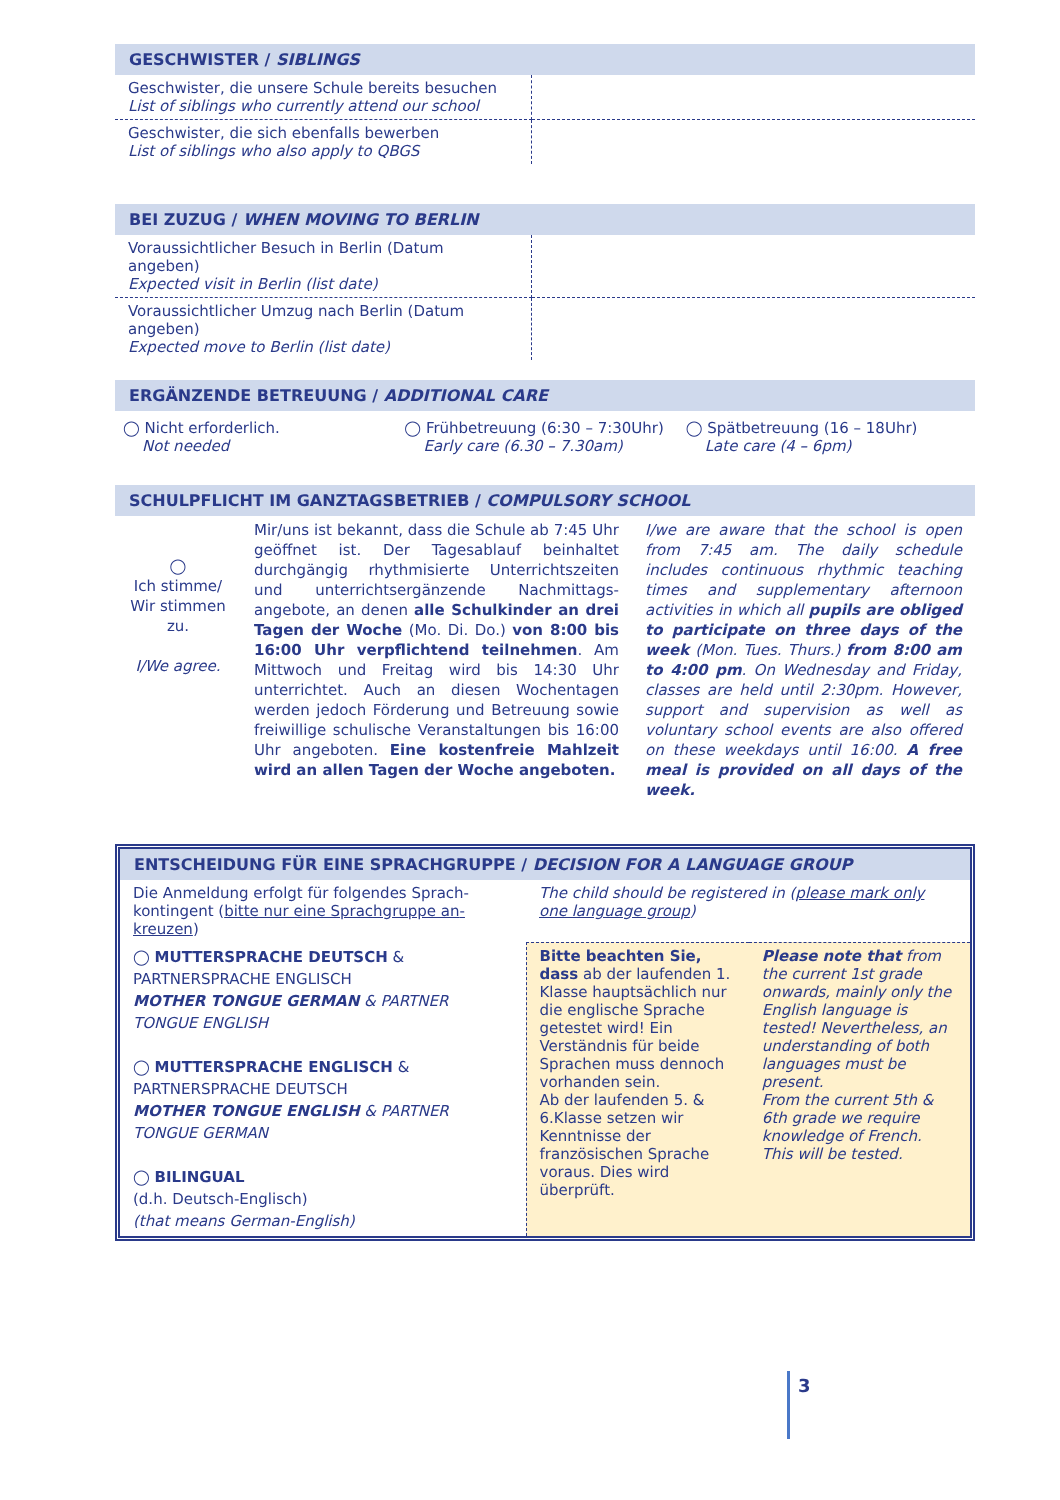GESCHWISTER / SIBLINGS
| Geschwister, die unsere Schule bereits besuchen List of siblings who currently attend our school | |
| Geschwister, die sich ebenfalls bewerben List of siblings who also apply to QBGS | |
BEI ZUZUG / WHEN MOVING TO BERLIN
| Voraussichtlicher Besuch in Berlin (Datum angeben) Expected visit in Berlin (list date) | |
| Voraussichtlicher Umzug nach Berlin (Datum angeben) Expected move to Berlin (list date) | |
ERGÄNZENDE BETREUUNG / ADDITIONAL CARE
◯ Nicht erforderlich.
Not needed
◯ Frühbetreuung (6:30 – 7:30Uhr)
Early care (6.30 – 7.30am)
◯ Spätbetreuung (16 – 18Uhr)
Late care (4 – 6pm)
SCHULPFLICHT IM GANZTAGSBETRIEB / COMPULSORY SCHOOL
| ◯ Ich stimme/ Wir stimmen zu. I/We agree. | Mir/uns ist bekannt, dass die Schule ab 7:45 Uhr geöffnet ist. Der Tagesablauf beinhaltet durchgängig rhythmisierte Unterrichtszeiten und unterrichtsergänzende Nachmittags­angebote, an denen alle Schulkinder an drei Tagen der Woche (Mo. Di. Do.) von 8:00 bis 16:00 Uhr verpflichtend teilnehmen . Am Mittwoch und Freitag wird bis 14:30 Uhr unterrichtet. Auch an diesen Wochentagen werden jedoch Förderung und Betreuung sowie freiwillige schulische Veranstaltungen bis 16:00 Uhr angeboten. Eine kostenfreie Mahlzeit wird an allen Tagen der Woche angeboten. | I/we are aware that the school is open from 7:45 am. The daily schedule includes continuous rhythmic teaching times and supplementary afternoon activities in which all pupils are obliged to participate on three days of the week (Mon. Tues. Thurs.) from 8:00 am to 4:00 pm . On Wednesday and Friday, classes are held until 2:30pm. However, support and supervision as well as voluntary school events are also offered on these weekdays until 16:00. A free meal is provided on all days of the week. |
ENTSCHEIDUNG FÜR EINE SPRACHGRUPPE / DECISION FOR A LANGUAGE GROUP
| Die Anmeldung erfolgt für folgendes Sprach­kontingent ( bitte nur eine Sprachgruppe an­kreuzen ) | The child should be registered in ( please mark only one language group ) | |
| ◯ MUTTERSPRACHE DEUTSCH & PARTNERSPRACHE ENGLISCH MOTHER TONGUE GERMAN & PARTNER TONGUE ENGLISH ◯ MUTTERSPRACHE ENGLISCH & PARTNERSPRACHE DEUTSCH MOTHER TONGUE ENGLISH & PARTNER TONGUE GERMAN ◯ BILINGUAL (d.h. Deutsch-Englisch) (that means German-English) | Bitte beachten Sie, dass ab der laufenden 1. Klasse hauptsächlich nur die englische Sprache getestet wird! Ein Verständnis für beide Sprachen muss dennoch vorhanden sein. Ab der laufenden 5. & 6.Klasse setzen wir Kenntnisse der französischen Sprache voraus. Dies wird überprüft. | Please note that from the current 1st grade onwards, mainly only the English language is tested! Nevertheless, an understanding of both languages must be present. From the current 5th & 6th grade we require knowledge of French. This will be tested. |
3